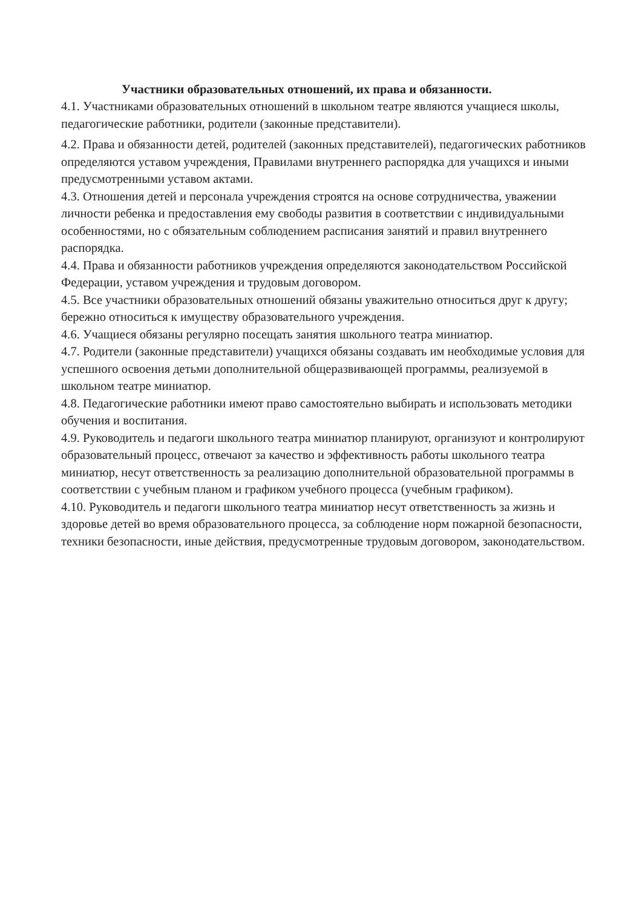Участники образовательных отношений, их права и обязанности.
4.1. Участниками образовательных отношений в школьном театре являются учащиеся школы, педагогические работники, родители (законные представители).
4.2. Права и обязанности детей, родителей (законных представителей), педагогических работников определяются уставом учреждения, Правилами внутреннего распорядка для учащихся и иными предусмотренными уставом актами.
4.3. Отношения детей и персонала учреждения строятся на основе сотрудничества, уважении личности ребенка и предоставления ему свободы развития в соответствии с индивидуальными особенностями, но с обязательным соблюдением расписания занятий и правил внутреннего распорядка.
4.4. Права и обязанности работников учреждения определяются законодательством Российской Федерации, уставом учреждения и трудовым договором.
4.5. Все участники образовательных отношений обязаны уважительно относиться друг к другу; бережно относиться к имуществу образовательного учреждения.
4.6. Учащиеся обязаны регулярно посещать занятия школьного театра миниатюр.
4.7. Родители (законные представители) учащихся обязаны создавать им необходимые условия для успешного освоения детьми дополнительной общеразвивающей программы, реализуемой в школьном театре миниатюр.
4.8. Педагогические работники имеют право самостоятельно выбирать и использовать методики обучения и воспитания.
4.9. Руководитель и педагоги школьного театра миниатюр планируют, организуют и контролируют образовательный процесс, отвечают за качество и эффективность работы школьного театра миниатюр, несут ответственность за реализацию дополнительной образовательной программы в соответствии с учебным планом и графиком учебного процесса (учебным графиком).
4.10. Руководитель и педагоги школьного театра миниатюр несут ответственность за жизнь и здоровье детей во время образовательного процесса, за соблюдение норм пожарной безопасности, техники безопасности, иные действия, предусмотренные трудовым договором, законодательством.